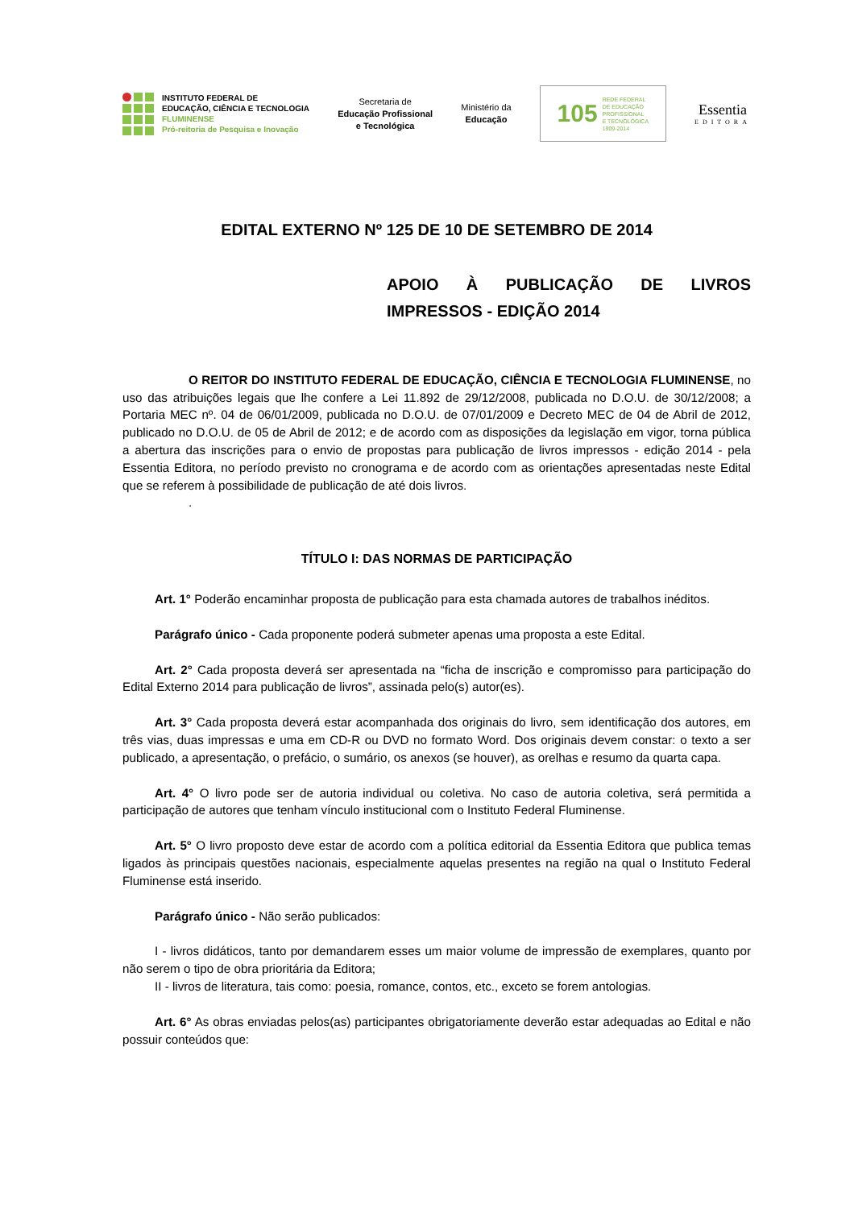INSTITUTO FEDERAL DE
EDUCAÇÃO, CIÊNCIA E TECNOLOGIA
FLUMINENSE
Pró-reitoria de Pesquisa e Inovação
Secretaria de
Educação Profissional
e Tecnológica
Ministério da
Educação
105 REDE FEDERAL
DE EDUCAÇÃO
PROFISSIONAL
E TECNOLÓGICA
1909-2014
Essentia
EDITORA
EDITAL EXTERNO Nº 125 DE 10 DE SETEMBRO DE 2014
APOIO À PUBLICAÇÃO DE LIVROS IMPRESSOS - EDIÇÃO 2014
O REITOR DO INSTITUTO FEDERAL DE EDUCAÇÃO, CIÊNCIA E TECNOLOGIA FLUMINENSE, no uso das atribuições legais que lhe confere a Lei 11.892 de 29/12/2008, publicada no D.O.U. de 30/12/2008; a Portaria MEC nº. 04 de 06/01/2009, publicada no D.O.U. de 07/01/2009 e Decreto MEC de 04 de Abril de 2012, publicado no D.O.U. de 05 de Abril de 2012; e de acordo com as disposições da legislação em vigor, torna pública a abertura das inscrições para o envio de propostas para publicação de livros impressos - edição 2014 - pela Essentia Editora, no período previsto no cronograma e de acordo com as orientações apresentadas neste Edital que se referem à possibilidade de publicação de até dois livros.
.
TÍTULO I: DAS NORMAS DE PARTICIPAÇÃO
Art. 1° Poderão encaminhar proposta de publicação para esta chamada autores de trabalhos inéditos.
Parágrafo único - Cada proponente poderá submeter apenas uma proposta a este Edital.
Art. 2° Cada proposta deverá ser apresentada na “ficha de inscrição e compromisso para participação do Edital Externo 2014 para publicação de livros”, assinada pelo(s) autor(es).
Art. 3° Cada proposta deverá estar acompanhada dos originais do livro, sem identificação dos autores, em três vias, duas impressas e uma em CD-R ou DVD no formato Word. Dos originais devem constar: o texto a ser publicado, a apresentação, o prefácio, o sumário, os anexos (se houver), as orelhas e resumo da quarta capa.
Art. 4° O livro pode ser de autoria individual ou coletiva. No caso de autoria coletiva, será permitida a participação de autores que tenham vínculo institucional com o Instituto Federal Fluminense.
Art. 5° O livro proposto deve estar de acordo com a política editorial da Essentia Editora que publica temas ligados às principais questões nacionais, especialmente aquelas presentes na região na qual o Instituto Federal Fluminense está inserido.
Parágrafo único - Não serão publicados:
I - livros didáticos, tanto por demandarem esses um maior volume de impressão de exemplares, quanto por não serem o tipo de obra prioritária da Editora;
II - livros de literatura, tais como: poesia, romance, contos, etc., exceto se forem antologias.
Art. 6° As obras enviadas pelos(as) participantes obrigatoriamente deverão estar adequadas ao Edital e não possuir conteúdos que: